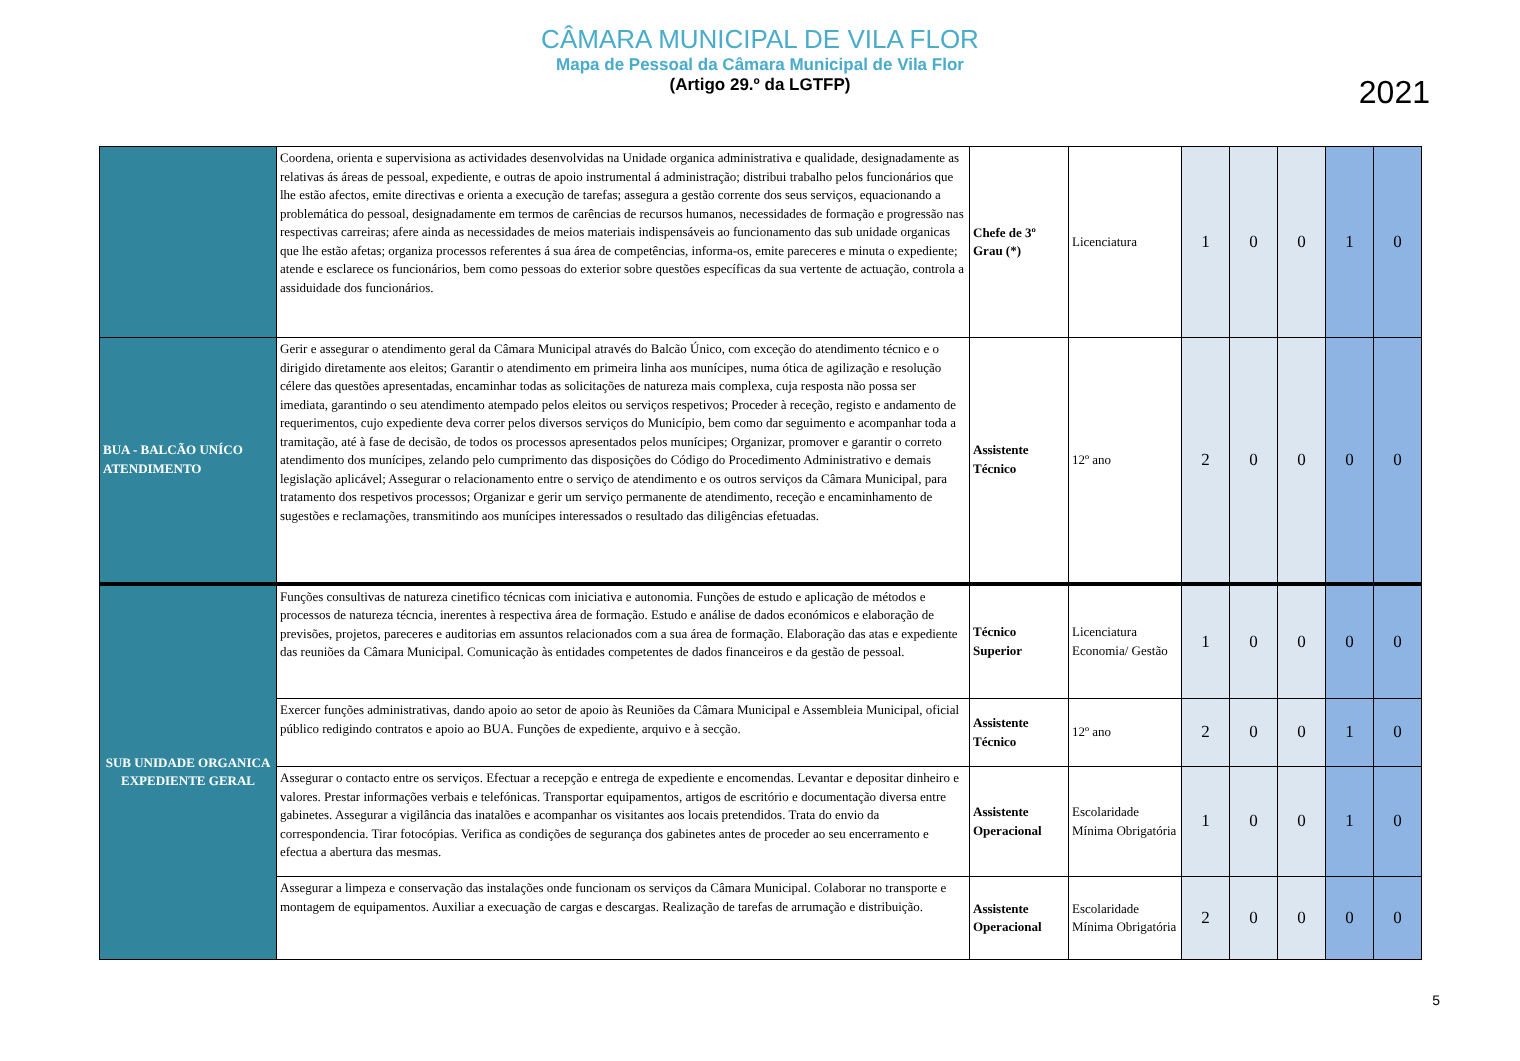CÂMARA MUNICIPAL DE VILA FLOR
Mapa de Pessoal da Câmara Municipal de Vila Flor
(Artigo 29.º da LGTFP)
2021
| | Coordena, orienta e supervisiona as actividades desenvolvidas na Unidade organica administrativa e qualidade, designadamente as relativas ás áreas de pessoal, expediente, e outras de apoio instrumental á administração; distribui trabalho pelos funcionários que lhe estão afectos, emite directivas e orienta a execução de tarefas; assegura a gestão corrente dos seus serviços, equacionando a problemática do pessoal, designadamente em termos de carências de recursos humanos, necessidades de formação e progressão nas respectivas carreiras; afere ainda as necessidades de meios materiais indispensáveis ao funcionamento das sub unidade organicas que lhe estão afetas; organiza processos referentes á sua área de competências, informa-os, emite pareceres e minuta o expediente; atende e esclarece os funcionários, bem como pessoas do exterior sobre questões específicas da sua vertente de actuação, controla a assiduidade dos funcionários. | Chefe de 3º Grau (*) | Licenciatura | 1 | 0 | 0 | 1 | 0 |
| BUA - BALCÃO UNÍCO ATENDIMENTO | Gerir e assegurar o atendimento geral da Câmara Municipal através do Balcão Único, com exceção do atendimento técnico e o dirigido diretamente aos eleitos; Garantir o atendimento em primeira linha aos munícipes, numa ótica de agilização e resolução célere das questões apresentadas, encaminhar todas as solicitações de natureza mais complexa, cuja resposta não possa ser imediata, garantindo o seu atendimento atempado pelos eleitos ou serviços respetivos; Proceder à receção, registo e andamento de requerimentos, cujo expediente deva correr pelos diversos serviços do Município, bem como dar seguimento e acompanhar toda a tramitação, até à fase de decisão, de todos os processos apresentados pelos munícipes; Organizar, promover e garantir o correto atendimento dos munícipes, zelando pelo cumprimento das disposições do Código do Procedimento Administrativo e demais legislação aplicável; Assegurar o relacionamento entre o serviço de atendimento e os outros serviços da Câmara Municipal, para tratamento dos respetivos processos; Organizar e gerir um serviço permanente de atendimento, receção e encaminhamento de sugestões e reclamações, transmitindo aos munícipes interessados o resultado das diligências efetuadas. | Assistente Técnico | 12º ano | 2 | 0 | 0 | 0 | 0 |
| SUB UNIDADE ORGANICA EXPEDIENTE GERAL | Funções consultivas de natureza cinetifico técnicas com iniciativa e autonomia. Funções de estudo e aplicação de métodos e processos de natureza técncia, inerentes à respectiva área de formação. Estudo e análise de dados económicos e elaboração de previsões, projetos, pareceres e auditorias em assuntos relacionados com a sua área de formação. Elaboração das atas e expediente das reuniões da Câmara Municipal. Comunicação às entidades competentes de dados financeiros e da gestão de pessoal. | Técnico Superior | Licenciatura Economia/ Gestão | 1 | 0 | 0 | 0 | 0 |
| | Exercer funções administrativas, dando apoio ao setor de apoio às Reuniões da Câmara Municipal e Assembleia Municipal, oficial público redigindo contratos e apoio ao BUA. Funções de expediente, arquivo e à secção. | Assistente Técnico | 12º ano | 2 | 0 | 0 | 1 | 0 |
| | Assegurar o contacto entre os serviços. Efectuar a recepção e entrega de expediente e encomendas. Levantar e depositar dinheiro e valores. Prestar informações verbais e telefónicas. Transportar equipamentos, artigos de escritório e documentação diversa entre gabinetes. Assegurar a vigilância das inatalões e acompanhar os visitantes aos locais pretendidos. Trata do envio da correspondencia. Tirar fotocópias. Verifica as condições de segurança dos gabinetes antes de proceder ao seu encerramento e efectua a abertura das mesmas. | Assistente Operacional | Escolaridade Mínima Obrigatória | 1 | 0 | 0 | 1 | 0 |
| | Assegurar a limpeza e conservação das instalações onde funcionam os serviços da Câmara Municipal. Colaborar no transporte e montagem de equipamentos. Auxiliar a execuação de cargas e descargas. Realização de tarefas de arrumação e distribuição. | Assistente Operacional | Escolaridade Mínima Obrigatória | 2 | 0 | 0 | 0 | 0 |
5